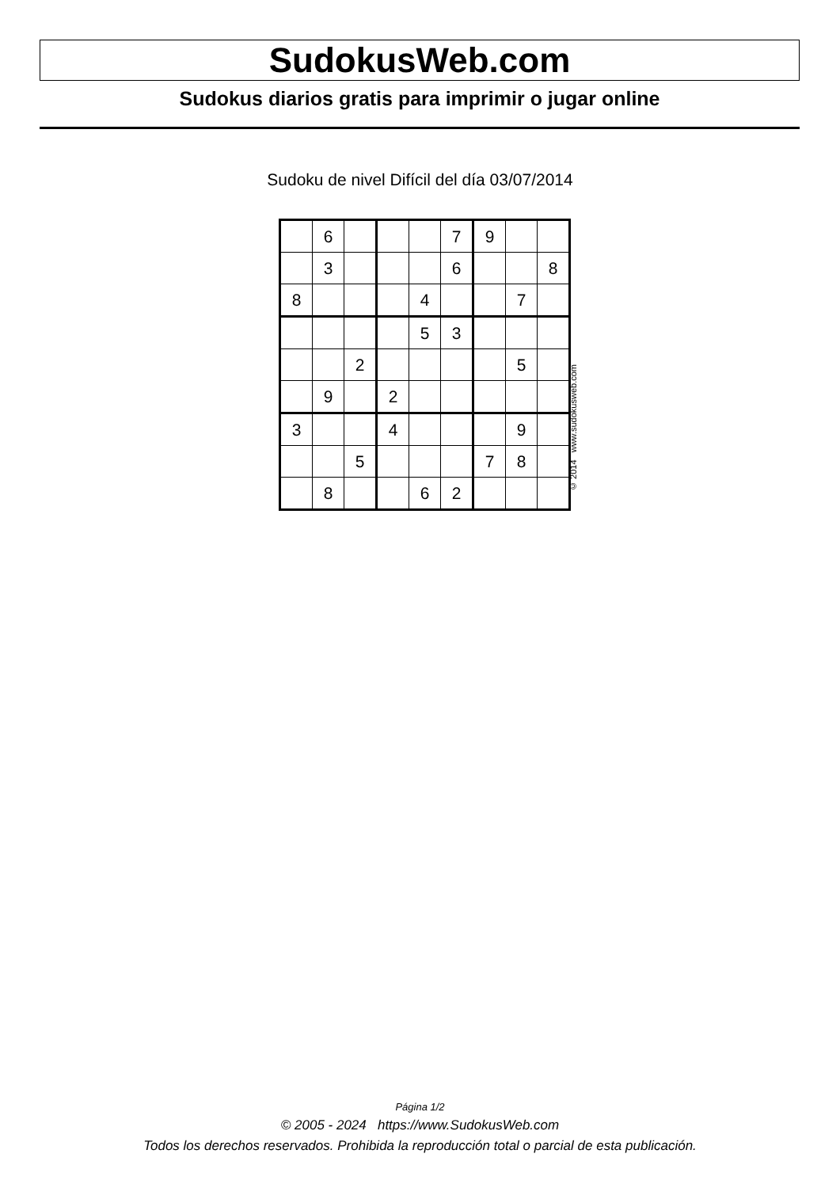SudokusWeb.com
Sudokus diarios gratis para imprimir o jugar online
Sudoku de nivel Difícil del día 03/07/2014
| | 6 | | | | 7 | 9 | | |
| | 3 | | | | 6 | | | 8 |
| 8 | | | | 4 | | | 7 | |
| | | | | 5 | 3 | | | |
| | | 2 | | | | | 5 | |
| | 9 | | 2 | | | | | |
| 3 | | | 4 | | | | 9 | |
| | | 5 | | | | 7 | 8 | |
| | 8 | | | 6 | 2 | | | |
© 2014 www.sudokusweb.com
Página 1/2
© 2005 - 2024 https://www.SudokusWeb.com
Todos los derechos reservados. Prohibida la reproducción total o parcial de esta publicación.